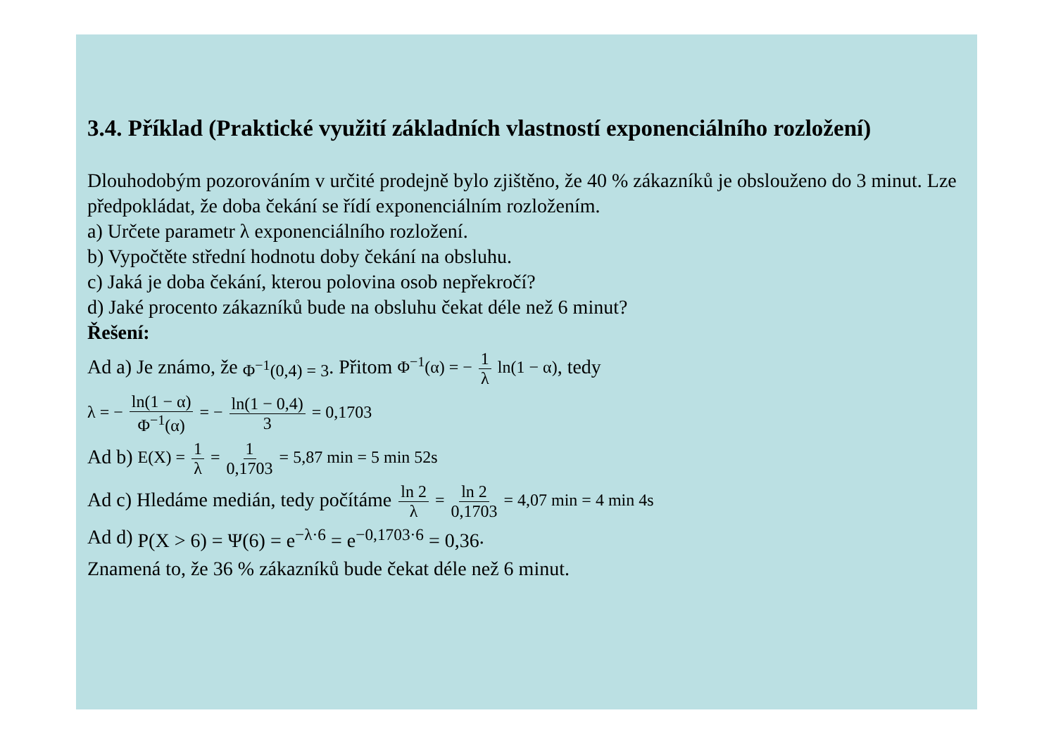3.4. Příklad (Praktické využití základních vlastností exponenciálního rozložení)
Dlouhodobým pozorováním v určité prodejně bylo zjištěno, že 40 % zákazníků je obslouženo do 3 minut. Lze předpokládat, že doba čekání se řídí exponenciálním rozložením.
a) Určete parametr λ exponenciálního rozložení.
b) Vypočtěte střední hodnotu doby čekání na obsluhu.
c) Jaká je doba čekání, kterou polovina osob nepřekročí?
d) Jaké procento zákazníků bude na obsluhu čekat déle než 6 minut?
Řešení:
Ad a) Je známo, že Φ<sup>−1</sup>(0,4) = 3. Přitom Φ<sup>−1</sup>(α) = − 1 λ ln(1 − α), tedy
λ = − ln(1 − α) Φ<sup>−1</sup>(α) = − ln(1 − 0,4) 3 = 0,1703
Ad b) E(X) = 1 λ = 1 0,1703 = 5,87 min = 5 min 52s
Ad c) Hledáme medián, tedy počítáme ln 2 λ = ln 2 0,1703 = 4,07 min = 4 min 4s
Ad d) P(X > 6) = Ψ(6) = e<sup>−λ·6</sup> = e<sup>−0,1703·6</sup> = 0,36.
Znamená to, že 36 % zákazníků bude čekat déle než 6 minut.